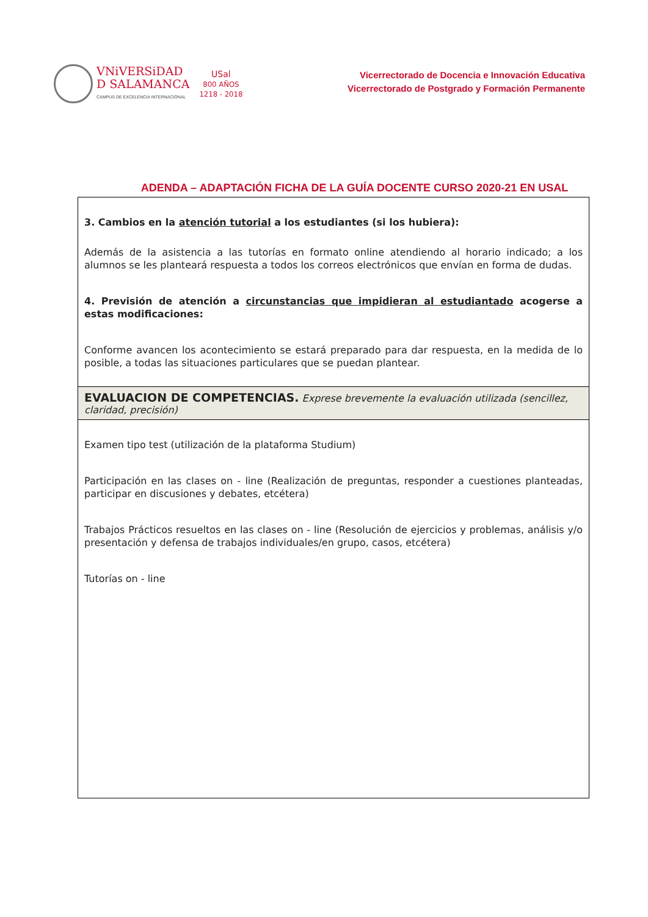VNiVERSiDAD
D SALAMANCA
CAMPUS DE EXCELENCIA INTERNACIONAL
USal
800 AÑOS
1218 - 2018
Vicerrectorado de Docencia e Innovación Educativa
Vicerrectorado de Postgrado y Formación Permanente
ADENDA – ADAPTACIÓN FICHA DE LA GUÍA DOCENTE CURSO 2020-21 EN USAL
| 3. Cambios en la atención tutorial a los estudiantes (si los hubiera): Además de la asistencia a las tutorías en formato online atendiendo al horario indicado; a los alumnos se les planteará respuesta a todos los correos electrónicos que envían en forma de dudas. 4. Previsión de atención a circunstancias que impidieran al estudiantado acogerse a estas modificaciones: Conforme avancen los acontecimiento se estará preparado para dar respuesta, en la medida de lo posible, a todas las situaciones particulares que se puedan plantear. |
| EVALUACION DE COMPETENCIAS. Exprese brevemente la evaluación utilizada (sencillez, claridad, precisión) |
| Examen tipo test (utilización de la plataforma Studium) Participación en las clases on - line (Realización de preguntas, responder a cuestiones planteadas, participar en discusiones y debates, etcétera) Trabajos Prácticos resueltos en las clases on - line (Resolución de ejercicios y problemas, análisis y/o presentación y defensa de trabajos individuales/en grupo, casos, etcétera) Tutorías on - line |